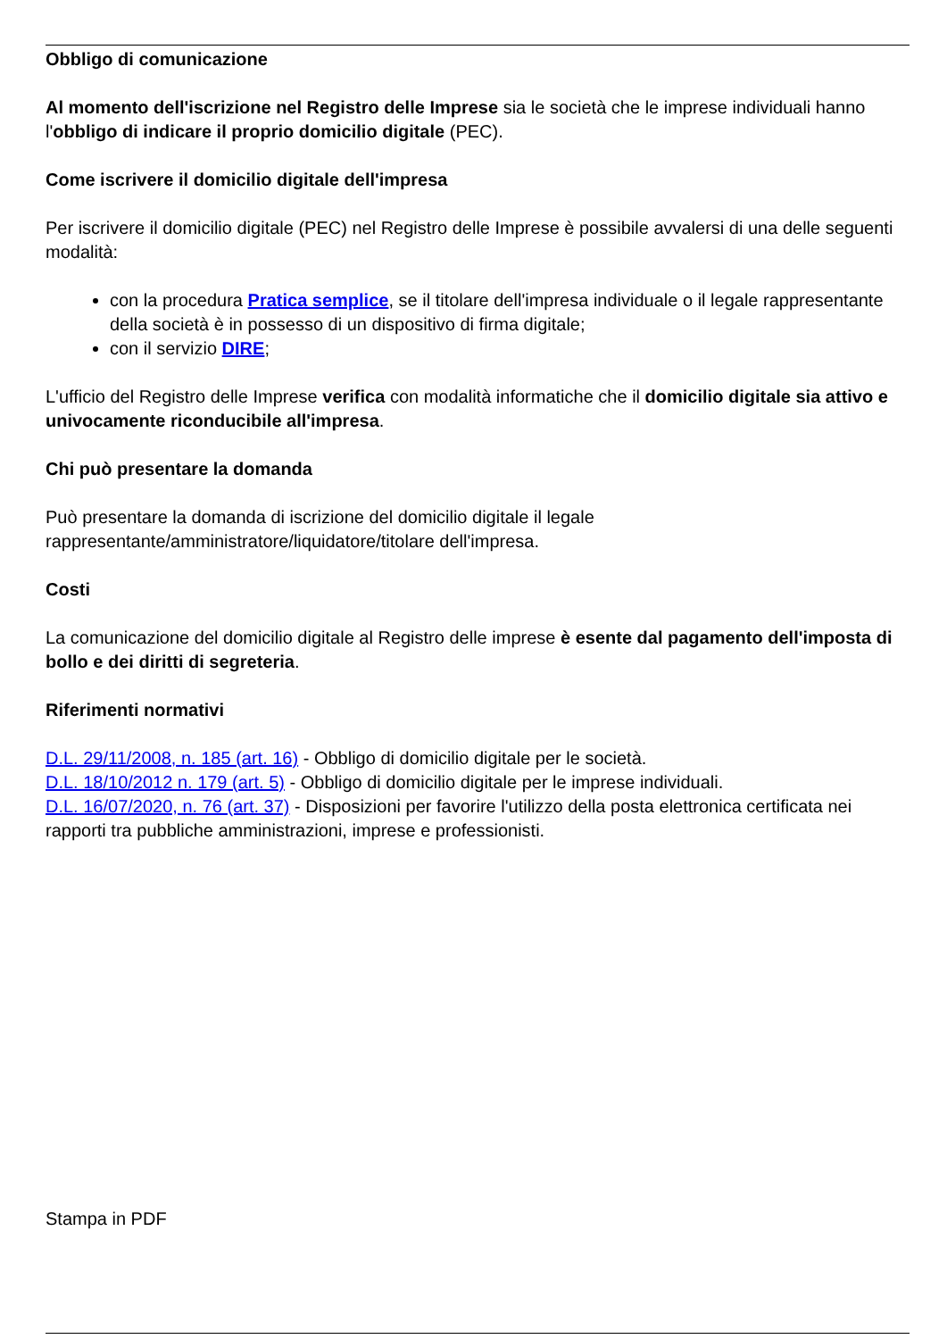Obbligo di comunicazione
Al momento dell'iscrizione nel Registro delle Imprese sia le società che le imprese individuali hanno l'obbligo di indicare il proprio domicilio digitale (PEC).
Come iscrivere il domicilio digitale dell'impresa
Per iscrivere il domicilio digitale (PEC) nel Registro delle Imprese è possibile avvalersi di una delle seguenti modalità:
con la procedura Pratica semplice, se il titolare dell'impresa individuale o il legale rappresentante della società è in possesso di un dispositivo di firma digitale;
con il servizio DIRE;
L'ufficio del Registro delle Imprese verifica con modalità informatiche che il domicilio digitale sia attivo e univocamente riconducibile all'impresa.
Chi può presentare la domanda
Può presentare la domanda di iscrizione del domicilio digitale il legale rappresentante/amministratore/liquidatore/titolare dell'impresa.
Costi
La comunicazione del domicilio digitale al Registro delle imprese è esente dal pagamento dell'imposta di bollo e dei diritti di segreteria.
Riferimenti normativi
D.L. 29/11/2008, n. 185 (art. 16) - Obbligo di domicilio digitale per le società.
D.L. 18/10/2012 n. 179 (art. 5) - Obbligo di domicilio digitale per le imprese individuali.
D.L. 16/07/2020, n. 76 (art. 37) - Disposizioni per favorire l'utilizzo della posta elettronica certificata nei rapporti tra pubbliche amministrazioni, imprese e professionisti.
Stampa in PDF